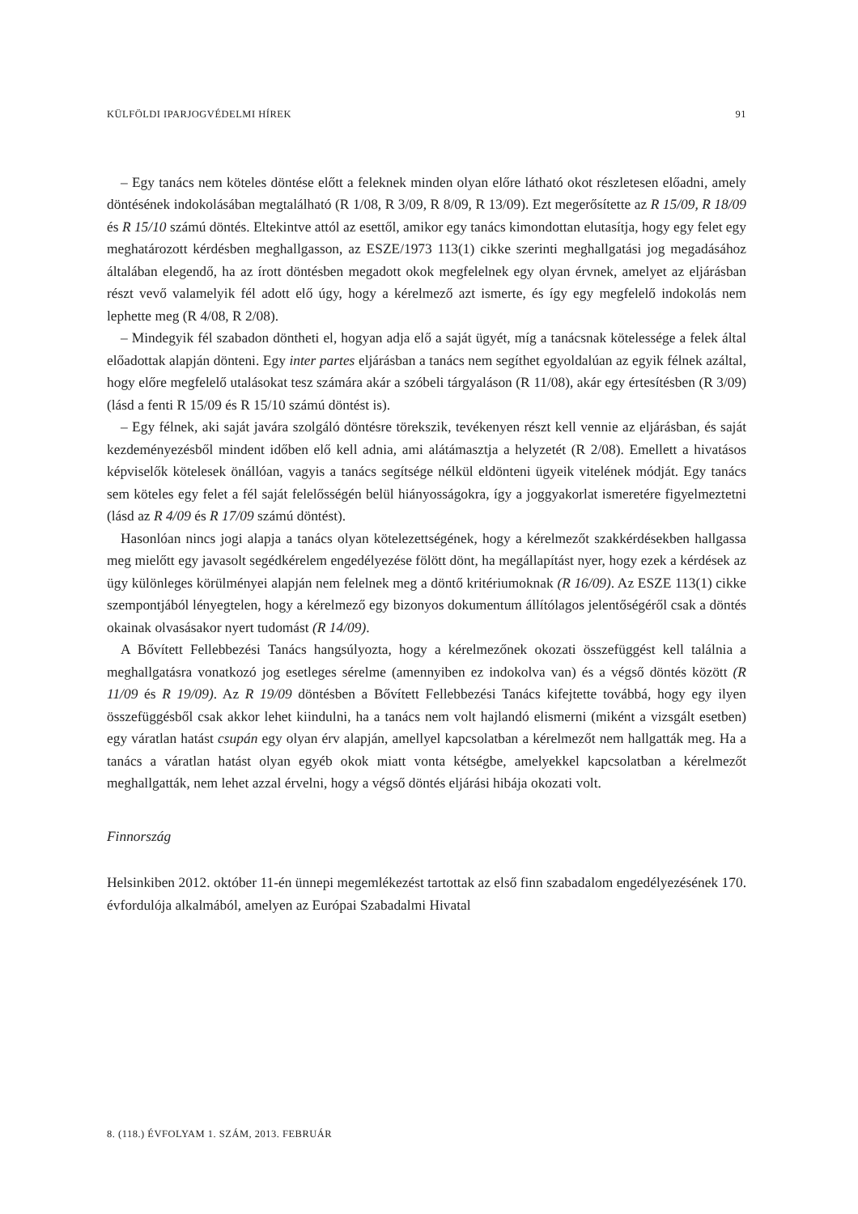KÜLFÖLDI IPARJOGVÉDELMI HÍREK 91
– Egy tanács nem köteles döntése előtt a feleknek minden olyan előre látható okot részletesen előadni, amely döntésének indokolásában megtalálható (R 1/08, R 3/09, R 8/09, R 13/09). Ezt megerősítette az R 15/09, R 18/09 és R 15/10 számú döntés. Eltekintve attól az esettől, amikor egy tanács kimondottan elutasítja, hogy egy felet egy meghatározott kérdésben meghallgasson, az ESZE/1973 113(1) cikke szerinti meghallgatási jog megadásához általában elegendő, ha az írott döntésben megadott okok megfelelnek egy olyan érvnek, amelyet az eljárásban részt vevő valamelyik fél adott elő úgy, hogy a kérelmező azt ismerte, és így egy megfelelő indokolás nem lephette meg (R 4/08, R 2/08).
– Mindegyik fél szabadon döntheti el, hogyan adja elő a saját ügyét, míg a tanácsnak kötelessége a felek által előadottak alapján dönteni. Egy inter partes eljárásban a tanács nem segíthet egyoldalúan az egyik félnek azáltal, hogy előre megfelelő utalásokat tesz számára akár a szóbeli tárgyaláson (R 11/08), akár egy értesítésben (R 3/09) (lásd a fenti R 15/09 és R 15/10 számú döntést is).
– Egy félnek, aki saját javára szolgáló döntésre törekszik, tevékenyen részt kell vennie az eljárásban, és saját kezdeményezésből mindent időben elő kell adnia, ami alátámasztja a helyzetét (R 2/08). Emellett a hivatásos képviselők kötelesek önállóan, vagyis a tanács segítsége nélkül eldönteni ügyeik vitelének módját. Egy tanács sem köteles egy felet a fél saját felelősségén belül hiányosságokra, így a joggyakorlat ismeretére figyelmeztetni (lásd az R 4/09 és R 17/09 számú döntést).
Hasonlóan nincs jogi alapja a tanács olyan kötelezettségének, hogy a kérelmezőt szakkérdésekben hallgassa meg mielőtt egy javasolt segédkérelem engedélyezése fölött dönt, ha megállapítást nyer, hogy ezek a kérdések az ügy különleges körülményei alapján nem felelnek meg a döntő kritériumoknak (R 16/09). Az ESZE 113(1) cikke szempontjából lényegtelen, hogy a kérelmező egy bizonyos dokumentum állítólagos jelentőségéről csak a döntés okainak olvasásakor nyert tudomást (R 14/09).
A Bővített Fellebbezési Tanács hangsúlyozta, hogy a kérelmezőnek okozati összefüggést kell találnia a meghallgatásra vonatkozó jog esetleges sérelme (amennyiben ez indokolva van) és a végső döntés között (R 11/09 és R 19/09). Az R 19/09 döntésben a Bővített Fellebbezési Tanács kifejtette továbbá, hogy egy ilyen összefüggésből csak akkor lehet kiindulni, ha a tanács nem volt hajlandó elismerni (miként a vizsgált esetben) egy váratlan hatást csupán egy olyan érv alapján, amellyel kapcsolatban a kérelmezőt nem hallgatták meg. Ha a tanács a váratlan hatást olyan egyéb okok miatt vonta kétségbe, amelyekkel kapcsolatban a kérelmezőt meghallgatták, nem lehet azzal érvelni, hogy a végső döntés eljárási hibája okozati volt.
Finnország
Helsinkiben 2012. október 11-én ünnepi megemlékezést tartottak az első finn szabadalom engedélyezésének 170. évfordulója alkalmából, amelyen az Európai Szabadalmi Hivatal
8. (118.) ÉVFOLYAM 1. SZÁM, 2013. FEBRUÁR